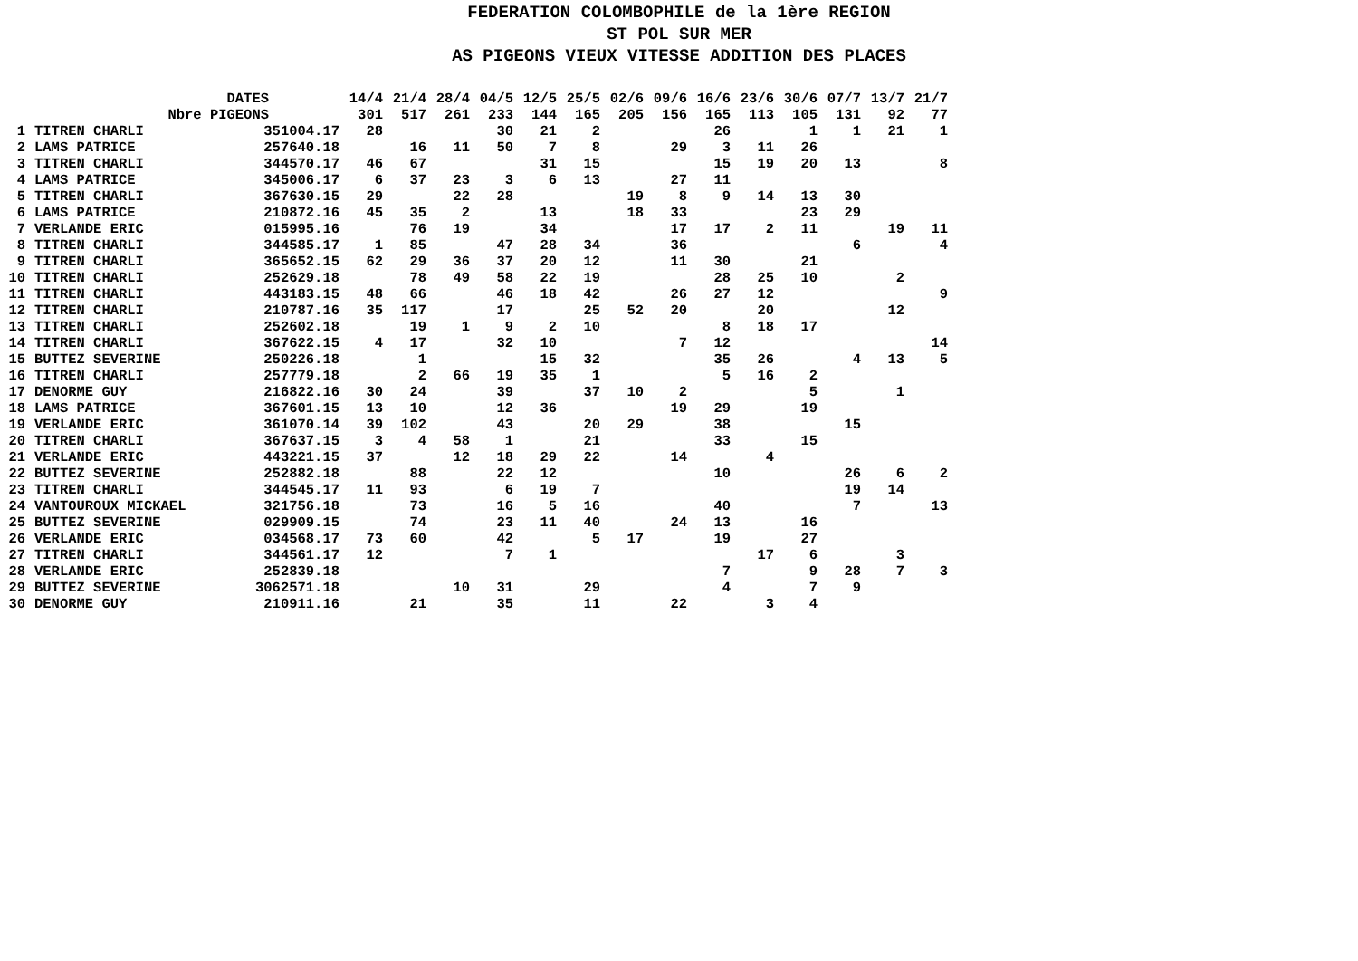FEDERATION COLOMBOPHILE de la 1ère REGION
ST POL SUR MER
AS PIGEONS VIEUX VITESSE ADDITION DES PLACES
| DATES | | | 14/4 | 21/4 | 28/4 | 04/5 | 12/5 | 25/5 | 02/6 | 09/6 | 16/6 | 23/6 | 30/6 | 07/7 | 13/7 | 21/7 |
| --- | --- | --- | --- | --- | --- | --- | --- | --- | --- | --- | --- | --- | --- | --- | --- | --- |
| Nbre PIGEONS | | | 301 | 517 | 261 | 233 | 144 | 165 | 205 | 156 | 165 | 113 | 105 | 131 | 92 | 77 |
| 1 | TITREN CHARLI | 351004.17 | 28 | | | 30 | 21 | 2 | | | 26 | | 1 | 1 | 21 | 1 |
| 2 | LAMS PATRICE | 257640.18 | | 16 | 11 | 50 | 7 | 8 | | 29 | 3 | 11 | 26 | | | |
| 3 | TITREN CHARLI | 344570.17 | 46 | 67 | | | 31 | 15 | | | 15 | 19 | 20 | 13 | | 8 |
| 4 | LAMS PATRICE | 345006.17 | 6 | 37 | 23 | 3 | 6 | 13 | | 27 | 11 | | | | | |
| 5 | TITREN CHARLI | 367630.15 | 29 | | 22 | 28 | | | 19 | 8 | 9 | 14 | 13 | 30 | | |
| 6 | LAMS PATRICE | 210872.16 | 45 | 35 | 2 | | 13 | | 18 | 33 | | | 23 | 29 | | |
| 7 | VERLANDE ERIC | 015995.16 | | 76 | 19 | | 34 | | | 17 | 17 | 2 | 11 | | 19 | 11 |
| 8 | TITREN CHARLI | 344585.17 | 1 | 85 | | 47 | 28 | 34 | | 36 | | | | 6 | | 4 |
| 9 | TITREN CHARLI | 365652.15 | 62 | 29 | 36 | 37 | 20 | 12 | | 11 | 30 | | 21 | | | |
| 10 | TITREN CHARLI | 252629.18 | | 78 | 49 | 58 | 22 | 19 | | | 28 | 25 | 10 | | 2 | |
| 11 | TITREN CHARLI | 443183.15 | 48 | 66 | | 46 | 18 | 42 | | 26 | 27 | 12 | | | | 9 |
| 12 | TITREN CHARLI | 210787.16 | 35 | 117 | | 17 | | 25 | 52 | 20 | | 20 | | | 12 | |
| 13 | TITREN CHARLI | 252602.18 | | 19 | 1 | 9 | 2 | 10 | | | 8 | 18 | 17 | | | |
| 14 | TITREN CHARLI | 367622.15 | 4 | 17 | | 32 | 10 | | | 7 | 12 | | | | | 14 |
| 15 | BUTTEZ SEVERINE | 250226.18 | | 1 | | | 15 | 32 | | | 35 | 26 | | 4 | 13 | 5 |
| 16 | TITREN CHARLI | 257779.18 | | 2 | 66 | 19 | 35 | 1 | | | 5 | 16 | 2 | | | |
| 17 | DENORME GUY | 216822.16 | 30 | 24 | | 39 | | 37 | 10 | 2 | | | 5 | | 1 | |
| 18 | LAMS PATRICE | 367601.15 | 13 | 10 | | 12 | 36 | | | 19 | 29 | | 19 | | | |
| 19 | VERLANDE ERIC | 361070.14 | 39 | 102 | | 43 | | 20 | 29 | | 38 | | | 15 | | |
| 20 | TITREN CHARLI | 367637.15 | 3 | 4 | 58 | 1 | | 21 | | | 33 | | 15 | | | |
| 21 | VERLANDE ERIC | 443221.15 | 37 | | 12 | 18 | 29 | 22 | | 14 | | 4 | | | | |
| 22 | BUTTEZ SEVERINE | 252882.18 | | 88 | | 22 | 12 | | | | 10 | | | 26 | 6 | 2 |
| 23 | TITREN CHARLI | 344545.17 | 11 | 93 | | 6 | 19 | 7 | | | | | | 19 | 14 | |
| 24 | VANTOUROUX MICKAEL | 321756.18 | | 73 | | 16 | 5 | 16 | | | 40 | | | 7 | | 13 |
| 25 | BUTTEZ SEVERINE | 029909.15 | | 74 | | 23 | 11 | 40 | | 24 | 13 | | 16 | | | |
| 26 | VERLANDE ERIC | 034568.17 | 73 | 60 | | 42 | | 5 | 17 | | 19 | | 27 | | | |
| 27 | TITREN CHARLI | 344561.17 | 12 | | | 7 | 1 | | | | | 17 | 6 | | 3 | |
| 28 | VERLANDE ERIC | 252839.18 | | | | | | | | | 7 | | 9 | 28 | 7 | 3 |
| 29 | BUTTEZ SEVERINE | 3062571.18 | | | 10 | 31 | | 29 | | | 4 | | 7 | 9 | | |
| 30 | DENORME GUY | 210911.16 | | 21 | | 35 | | 11 | | 22 | | 3 | 4 | | | |